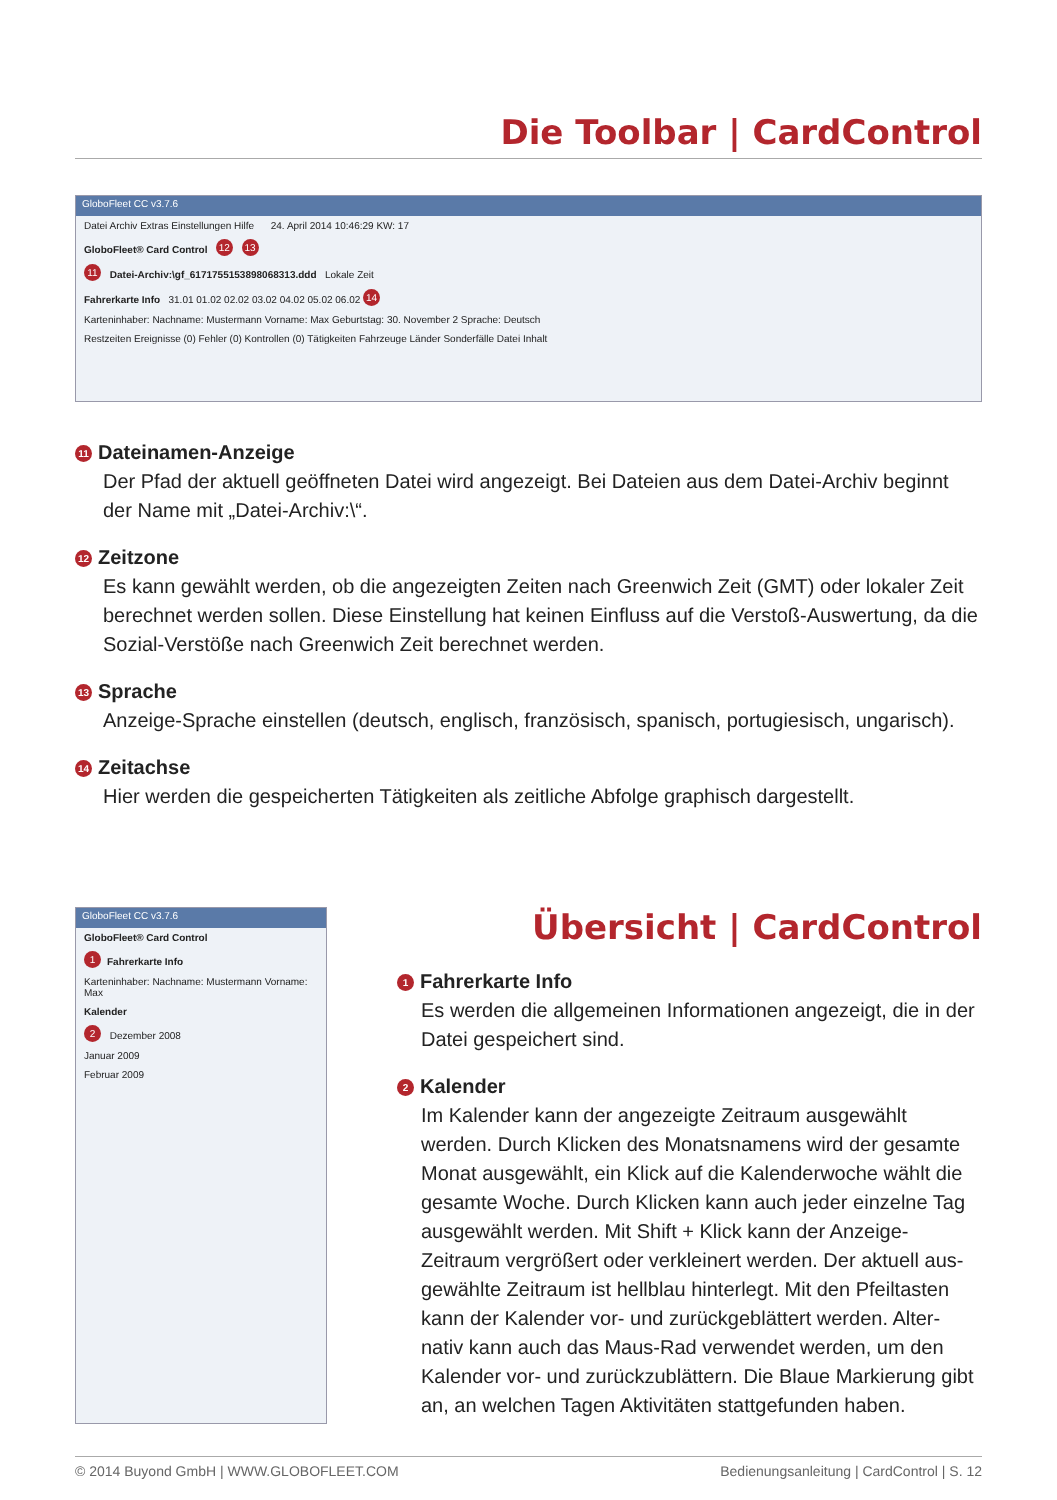Die Toolbar | CardControl
GloboFleet CC v3.7.6
Datei Archiv Extras Einstellungen Hilfe 24. April 2014 10:46:29 KW: 17
GloboFleet® Card Control 12 13
11 Datei-Archiv:\gf_6171755153898068313.ddd Lokale Zeit
Fahrerkarte Info 31.01 01.02 02.02 03.02 04.02 05.02 06.02 14
Karteninhaber: Nachname: Mustermann Vorname: Max Geburtstag: 30. November 2 Sprache: Deutsch
Restzeiten Ereignisse (0) Fehler (0) Kontrollen (0) Tätigkeiten Fahrzeuge Länder Sonderfälle Datei Inhalt
11 Dateinamen-Anzeige
Der Pfad der aktuell geöffneten Datei wird angezeigt. Bei Dateien aus dem Datei-Archiv beginnt der Name mit „Datei-Archiv:\“.
12 Zeitzone
Es kann gewählt werden, ob die angezeigten Zeiten nach Greenwich Zeit (GMT) oder lokaler Zeit berechnet werden sollen. Diese Einstellung hat keinen Einfluss auf die Verstoß-Auswertung, da die Sozial-Verstöße nach Greenwich Zeit berechnet werden.
13 Sprache
Anzeige-Sprache einstellen (deutsch, englisch, französisch, spanisch, portugiesisch, ungarisch).
14 Zeitachse
Hier werden die gespeicherten Tätigkeiten als zeitliche Abfolge graphisch dargestellt.
GloboFleet CC v3.7.6
GloboFleet® Card Control
1 Fahrerkarte Info
Karteninhaber: Nachname: Mustermann Vorname: Max
Kalender
2 Dezember 2008
Januar 2009
Februar 2009
Übersicht | CardControl
1 Fahrerkarte Info
Es werden die allgemeinen Informationen angezeigt, die in der Datei gespeichert sind.
2 Kalender
Im Kalender kann der angezeigte Zeitraum ausgewählt werden. Durch Klicken des Monatsnamens wird der gesamte Monat ausgewählt, ein Klick auf die Kalenderwoche wählt die gesamte Woche. Durch Klicken kann auch jeder einzelne Tag ausgewählt werden. Mit Shift + Klick kann der Anzeige-Zeitraum vergrößert oder verkleinert werden. Der aktuell aus-gewählte Zeitraum ist hellblau hinterlegt. Mit den Pfeiltasten kann der Kalender vor- und zurückgeblättert werden. Alter-nativ kann auch das Maus-Rad verwendet werden, um den Kalender vor- und zurückzublättern. Die Blaue Markierung gibt an, an welchen Tagen Aktivitäten stattgefunden haben.
© 2014 Buyond GmbH | WWW.GLOBOFLEET.COM Bedienungsanleitung | CardControl | S. 12